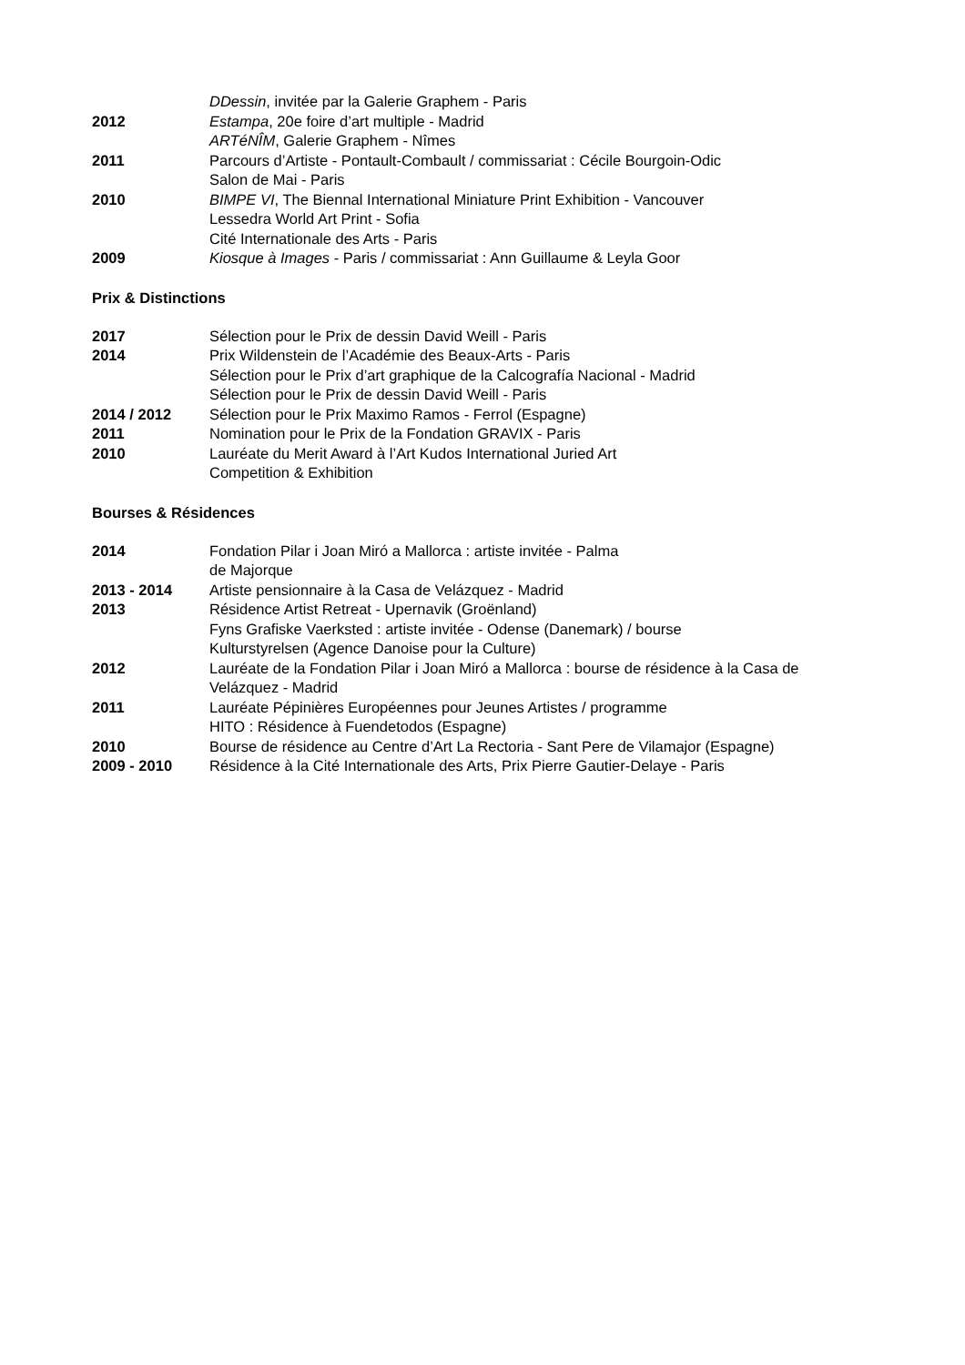DDessin, invitée par la Galerie Graphem - Paris
2012 Estampa, 20e foire d’art multiple - Madrid
ARTéNÎM, Galerie Graphem - Nîmes
2011 Parcours d’Artiste - Pontault-Combault / commissariat : Cécile Bourgoin-Odic
Salon de Mai - Paris
2010 BIMPE VI, The Biennal International Miniature Print Exhibition - Vancouver
Lessedra World Art Print - Sofia
Cité Internationale des Arts - Paris
2009 Kiosque à Images - Paris / commissariat : Ann Guillaume & Leyla Goor
Prix & Distinctions
2017 Sélection pour le Prix de dessin David Weill - Paris
2014 Prix Wildenstein de l’Académie des Beaux-Arts - Paris
Sélection pour le Prix d’art graphique de la Calcografía Nacional - Madrid
Sélection pour le Prix de dessin David Weill - Paris
2014 / 2012 Sélection pour le Prix Maximo Ramos - Ferrol (Espagne)
2011 Nomination pour le Prix de la Fondation GRAVIX - Paris
2010 Lauréate du Merit Award à l’Art Kudos International Juried Art
Competition & Exhibition
Bourses & Résidences
2014 Fondation Pilar i Joan Miró a Mallorca : artiste invitée - Palma
de Majorque
2013 - 2014 Artiste pensionnaire à la Casa de Velázquez - Madrid
2013 Résidence Artist Retreat - Upernavik (Groënland)
Fyns Grafiske Vaerksted : artiste invitée - Odense (Danemark) / bourse
Kulturstyrelsen (Agence Danoise pour la Culture)
2012 Lauréate de la Fondation Pilar i Joan Miró a Mallorca : bourse de résidence à la Casa de
Velázquez - Madrid
2011 Lauréate Pépinières Européennes pour Jeunes Artistes / programme
HITO : Résidence à Fuendetodos (Espagne)
2010 Bourse de résidence au Centre d’Art La Rectoria - Sant Pere de Vilamajor (Espagne)
2009 - 2010 Résidence à la Cité Internationale des Arts, Prix Pierre Gautier-Delaye - Paris